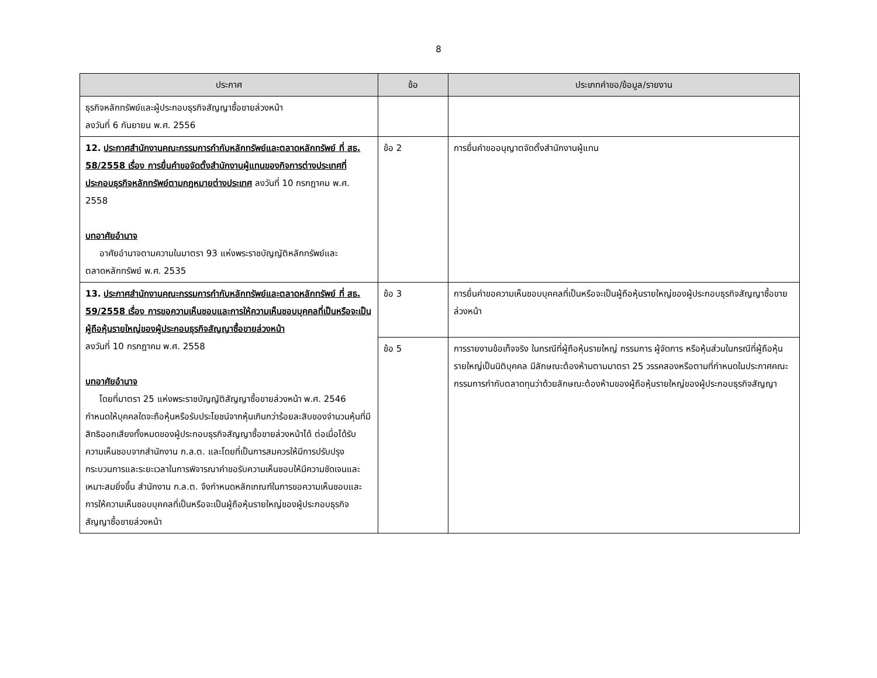8
| ประกาศ | ข้อ | ประเภทคำขอ/ข้อมูล/รายงาน |
| --- | --- | --- |
| ธุรกิจหลักทรัพย์และผู้ประกอบธุรกิจสัญญาซื้อขายล่วงหน้า ลงวันที่ 6 กันยายน พ.ศ. 2556 | | |
| 12. ประกาศสำนักงานคณะกรรมการกำกับหลักทรัพย์และตลาดหลักทรัพย์ ที่ สธ. 58/2558 เรื่อง การยื่นคำขอจัดตั้งสำนักงานผู้แทนของกิจการต่างประเทศที่ประกอบธุรกิจหลักทรัพย์ตามกฎหมายต่างประเทศ ลงวันที่ 10 กรกฎาคม พ.ศ. 2558 บทอาศัยอำนาจ อาศัยอำนาจตามความในมาตรา 93 แห่งพระราชบัญญัติหลักทรัพย์และตลาดหลักทรัพย์ พ.ศ. 2535 | ข้อ 2 | การยื่นคำขออนุญาตจัดตั้งสำนักงานผู้แทน |
| 13. ประกาศสำนักงานคณะกรรมการกำกับหลักทรัพย์และตลาดหลักทรัพย์ ที่ สธ. 59/2558 เรื่อง การขอความเห็นชอบและการให้ความเห็นชอบบุคคลที่เป็นหรือจะเป็นผู้ถือหุ้นรายใหญ่ของผู้ประกอบธุรกิจสัญญาซื้อขายล่วงหน้า ลงวันที่ 10 กรกฎาคม พ.ศ. 2558 บทอาศัยอำนาจ โดยที่มาตรา 25 แห่งพระราชบัญญัติสัญญาซื้อขายล่วงหน้า พ.ศ. 2546 กำหนดให้บุคคลใดจะถือหุ้นหรือรับประโยชน์จากหุ้นเกินกว่าร้อยละสิบของจำนวนหุ้นที่มีสิทธิออกเสียงทั้งหมดของผู้ประกอบธุรกิจสัญญาซื้อขายล่วงหน้าได้ ต่อเมื่อได้รับความเห็นชอบจากสำนักงาน ก.ล.ต. และโดยที่เป็นการสมควรให้มีการปรับปรุงกระบวนการและระยะเวลาในการพิจารณาคำขอรับความเห็นชอบให้มีความชัดเจนและเหมาะสมยิ่งขึ้น สำนักงาน ก.ล.ต. จึงกำหนดหลักเกณฑ์ในการขอความเห็นชอบและการให้ความเห็นชอบบุคคลที่เป็นหรือจะเป็นผู้ถือหุ้นรายใหญ่ของผู้ประกอบธุรกิจสัญญาซื้อขายล่วงหน้า | ข้อ 3 | การยื่นคำขอความเห็นชอบบุคคลที่เป็นหรือจะเป็นผู้ถือหุ้นรายใหญ่ของผู้ประกอบธุรกิจสัญญาซื้อขายล่วงหน้า |
| | ข้อ 5 | การรายงานข้อเท็จจริง ในกรณีที่ผู้ถือหุ้นรายใหญ่ กรรมการ ผู้จัดการ หรือหุ้นส่วนในกรณีที่ผู้ถือหุ้นรายใหญ่เป็นนิติบุคคล มีลักษณะต้องห้ามตามมาตรา 25 วรรคสองหรือตามที่กำหนดในประกาศคณะกรรมการกำกับตลาดทุนว่าด้วยลักษณะต้องห้ามของผู้ถือหุ้นรายใหญ่ของผู้ประกอบธุรกิจสัญญา |